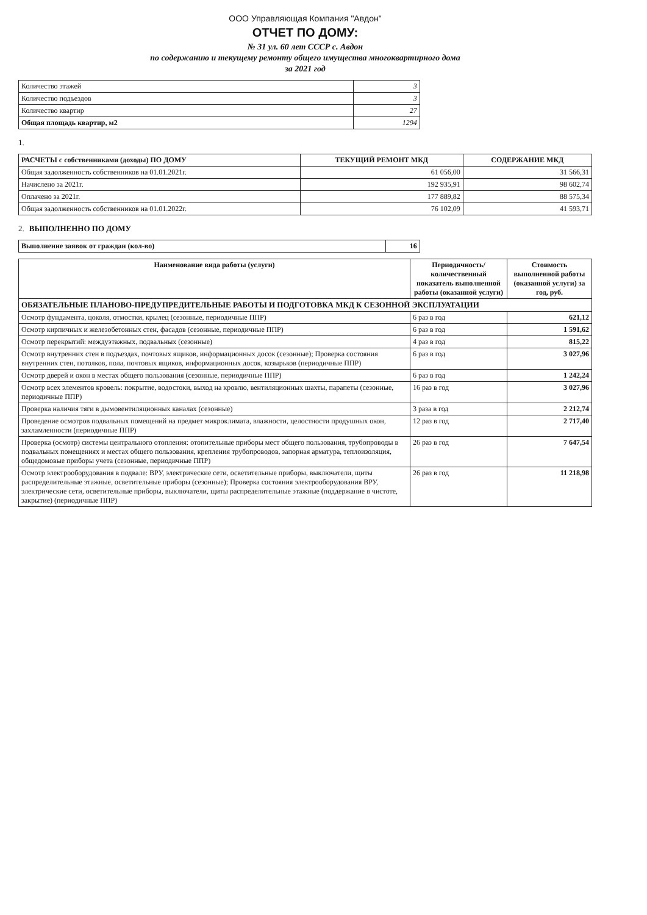ООО Управляющая Компания "Авдон"
ОТЧЕТ ПО ДОМУ:
№ 31 ул. 60 лет СССР с. Авдон
по содержанию и текущему ремонту общего имущества многоквартирного дома
за 2021 год
| Количество этажей | 3 |
| Количество подъездов | 3 |
| Количество квартир | 27 |
| Общая площадь квартир, м2 | 1294 |
1.
| РАСЧЕТЫ с собственниками (доходы) ПО ДОМУ | ТЕКУЩИЙ РЕМОНТ МКД | СОДЕРЖАНИЕ МКД |
| --- | --- | --- |
| Общая задолженность собственников на 01.01.2021г. | 61 056,00 | 31 566,31 |
| Начислено за 2021г. | 192 935,91 | 98 602,74 |
| Оплачено за 2021г. | 177 889,82 | 88 575,34 |
| Общая задолженность собственников на 01.01.2022г. | 76 102,09 | 41 593,71 |
2. ВЫПОЛНЕННО ПО ДОМУ
| Выполнение заявок от граждан (кол-во) | 16 |
| Наименование вида работы (услуги) | Периодичность/ количественный показатель выполненной работы (оказанной услуги) | Стоимость выполненной работы (оказанной услуги) за год, руб. |
| --- | --- | --- |
| ОБЯЗАТЕЛЬНЫЕ ПЛАНОВО-ПРЕДУПРЕДИТЕЛЬНЫЕ РАБОТЫ И ПОДГОТОВКА МКД К СЕЗОННОЙ ЭКСПЛУАТАЦИИ | | |
| Осмотр фундамента, цоколя, отмостки, крылец (сезонные, периодичные ППР) | 6 раз в год | 621,12 |
| Осмотр кирпичных и железобетонных стен, фасадов (сезонные, периодичные ППР) | 6 раз в год | 1 591,62 |
| Осмотр перекрытий: междуэтажных, подвальных (сезонные) | 4 раз в год | 815,22 |
| Осмотр внутренних стен в подъездах, почтовых ящиков, информационных досок (сезонные); Проверка состояния внутренних стен, потолков, пола, почтовых ящиков, информационных досок, козырьков (периодичные ППР) | 6 раз в год | 3 027,96 |
| Осмотр дверей и окон в местах общего пользования (сезонные, периодичные ППР) | 6 раз в год | 1 242,24 |
| Осмотр всех элементов кровель: покрытие, водостоки, выход на кровлю, вентиляционных шахты, парапеты (сезонные, периодичные ППР) | 16 раз в год | 3 027,96 |
| Проверка наличия тяги в дымовентиляционных каналах (сезонные) | 3 раза в год | 2 212,74 |
| Проведение осмотров подвальных помещений на предмет микроклимата, влажности, целостности продушных окон, захламленности (периодичные ППР) | 12 раз в год | 2 717,40 |
| Проверка (осмотр) системы центрального отопления: отопительные приборы мест общего пользования, трубопроводы в подвальных помещениях и местах общего пользования, крепления трубопроводов, запорная арматура, теплоизоляция, общедомовые приборы учета (сезонные, периодичные ППР) | 26 раз в год | 7 647,54 |
| Осмотр электрооборудования в подвале: ВРУ, электрические сети, осветительные приборы, выключатели, щиты распределительные этажные, осветительные приборы (сезонные); Проверка состояния электрооборудования ВРУ, электрические сети, осветительные приборы, выключатели, щиты распределительные этажные (поддержание в чистоте, закрытие) (периодичные ППР) | 26 раз в год | 11 218,98 |